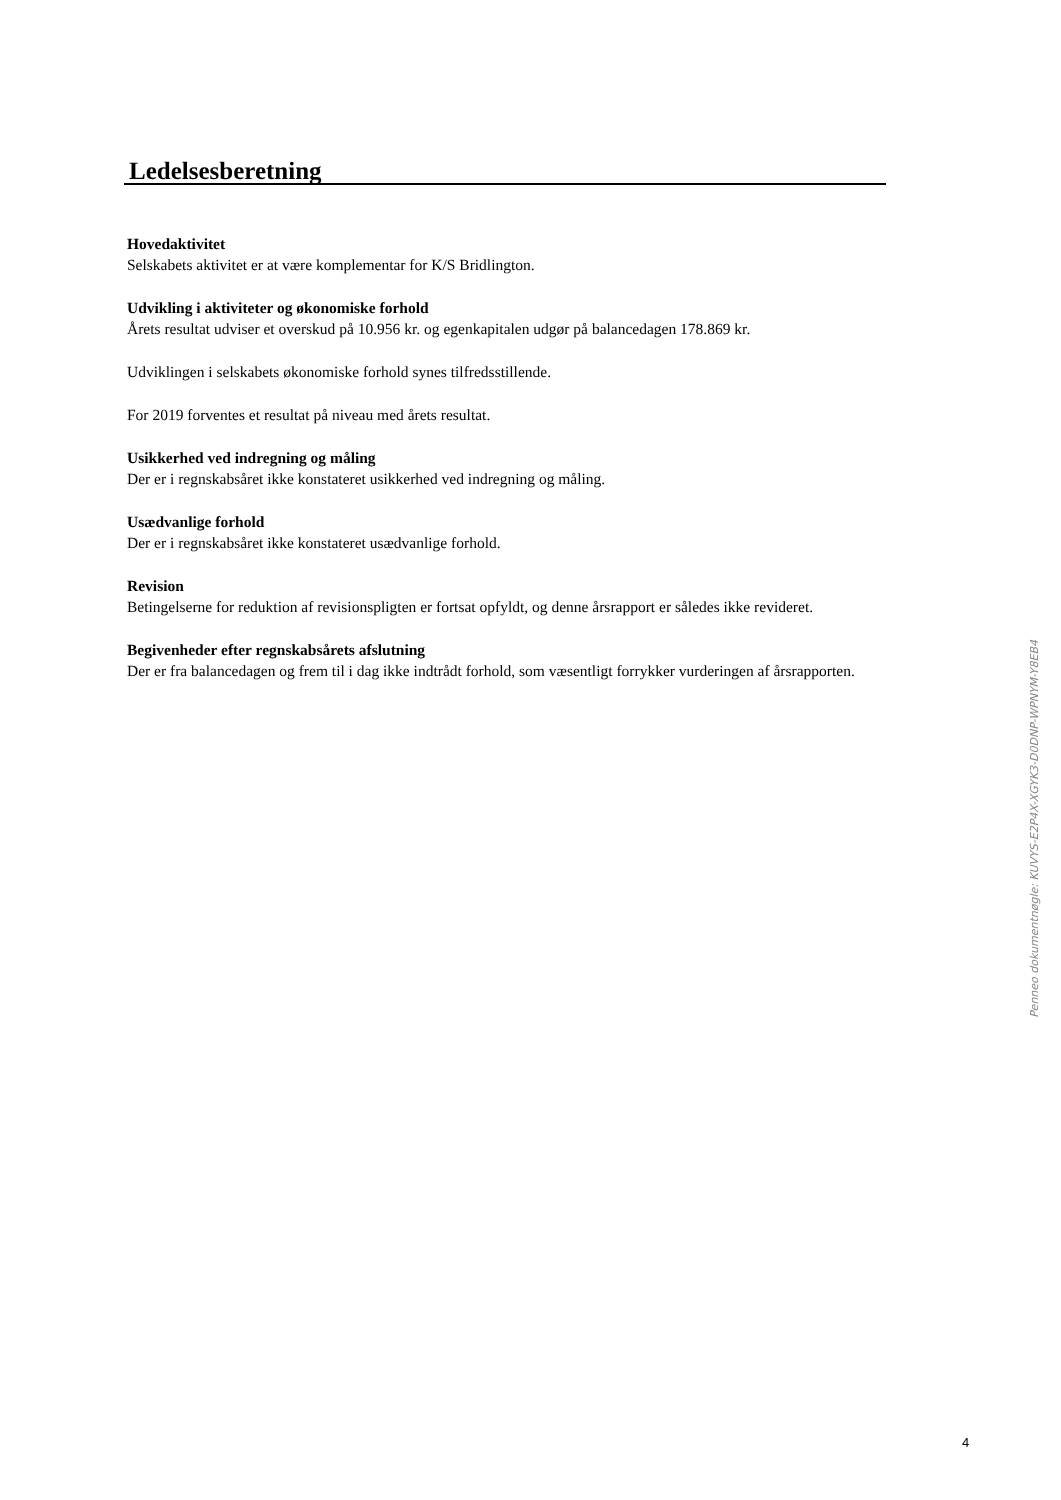Ledelsesberetning
Hovedaktivitet
Selskabets aktivitet er at være komplementar for K/S Bridlington.
Udvikling i aktiviteter og økonomiske forhold
Årets resultat udviser et overskud på 10.956 kr. og egenkapitalen udgør på balancedagen 178.869 kr.
Udviklingen i selskabets økonomiske forhold synes tilfredsstillende.
For 2019 forventes et resultat på niveau med årets resultat.
Usikkerhed ved indregning og måling
Der er i regnskabsåret ikke konstateret usikkerhed ved indregning og måling.
Usædvanlige forhold
Der er i regnskabsåret ikke konstateret usædvanlige forhold.
Revision
Betingelserne for reduktion af revisionspligten er fortsat opfyldt, og denne årsrapport er således ikke revideret.
Begivenheder efter regnskabsårets afslutning
Der er fra balancedagen og frem til i dag ikke indtrådt forhold, som væsentligt forrykker vurderingen af årsrapporten.
Penneo dokumentnøgle: KUVYS-E2P4X-XGYK3-D0DNP-WPNYM-Y8EB4
4